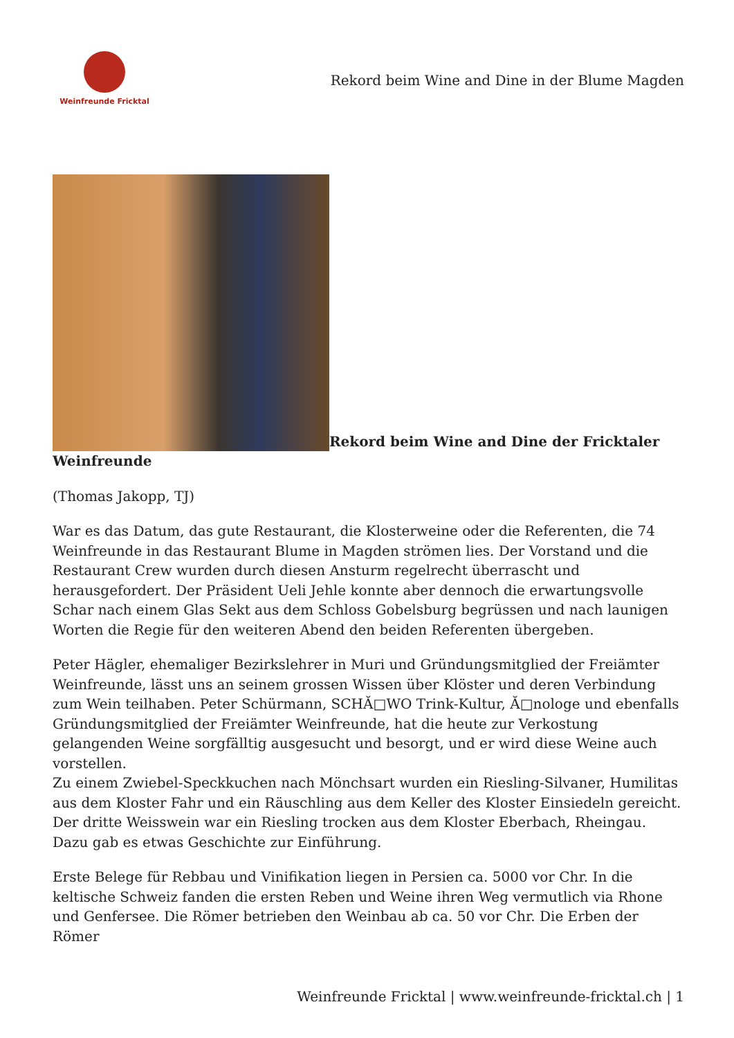Weinfreunde Fricktal
Rekord beim Wine and Dine in der Blume Magden
Rekord beim Wine and Dine der Fricktaler Weinfreunde
(Thomas Jakopp, TJ)
War es das Datum, das gute Restaurant, die Klosterweine oder die Referenten, die 74 Weinfreunde in das Restaurant Blume in Magden strömen lies. Der Vorstand und die Restaurant Crew wurden durch diesen Ansturm regelrecht überrascht und herausgefordert. Der Präsident Ueli Jehle konnte aber dennoch die erwartungsvolle Schar nach einem Glas Sekt aus dem Schloss Gobelsburg begrüssen und nach launigen Worten die Regie für den weiteren Abend den beiden Referenten übergeben.
Peter Hägler, ehemaliger Bezirkslehrer in Muri und Gründungsmitglied der Freiämter Weinfreunde, lässt uns an seinem grossen Wissen über Klöster und deren Verbindung zum Wein teilhaben. Peter Schürmann, SCHĂ□WO Trink-Kultur, Ă□nologe und ebenfalls Gründungsmitglied der Freiämter Weinfreunde, hat die heute zur Verkostung gelangenden Weine sorgfälltig ausgesucht und besorgt, und er wird diese Weine auch vorstellen.
Zu einem Zwiebel-Speckkuchen nach Mönchsart wurden ein Riesling-Silvaner, Humilitas aus dem Kloster Fahr und ein Räuschling aus dem Keller des Kloster Einsiedeln gereicht. Der dritte Weisswein war ein Riesling trocken aus dem Kloster Eberbach, Rheingau. Dazu gab es etwas Geschichte zur Einführung.
Erste Belege für Rebbau und Vinifikation liegen in Persien ca. 5000 vor Chr. In die keltische Schweiz fanden die ersten Reben und Weine ihren Weg vermutlich via Rhone und Genfersee. Die Römer betrieben den Weinbau ab ca. 50 vor Chr. Die Erben der Römer
Weinfreunde Fricktal | www.weinfreunde-fricktal.ch | 1